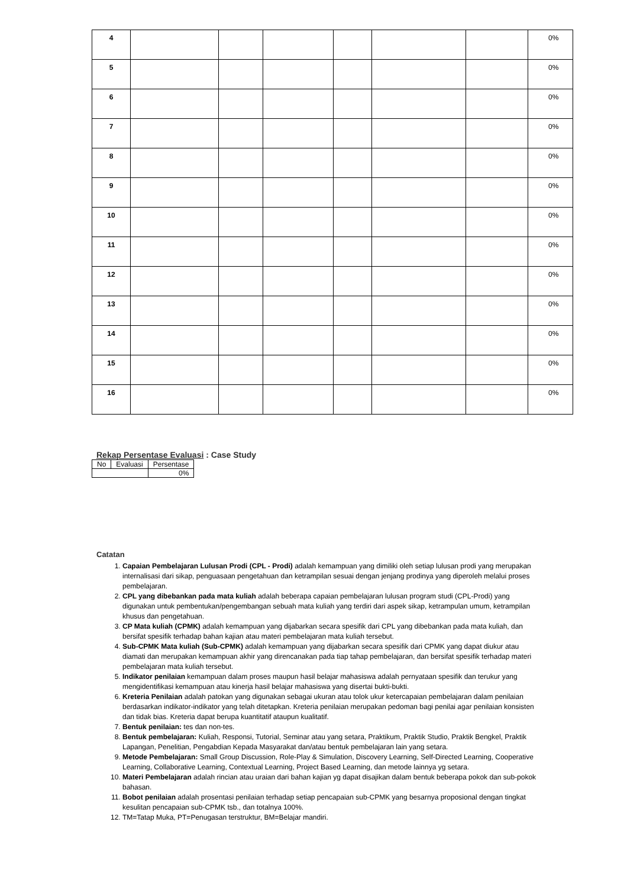| 4 | | | | | | | 0% |
| 5 | | | | | | | 0% |
| 6 | | | | | | | 0% |
| 7 | | | | | | | 0% |
| 8 | | | | | | | 0% |
| 9 | | | | | | | 0% |
| 10 | | | | | | | 0% |
| 11 | | | | | | | 0% |
| 12 | | | | | | | 0% |
| 13 | | | | | | | 0% |
| 14 | | | | | | | 0% |
| 15 | | | | | | | 0% |
| 16 | | | | | | | 0% |
Rekap Persentase Evaluasi : Case Study
| No | Evaluasi | Persentase |
| --- | --- | --- |
| | | 0% |
Catatan
1. Capaian Pembelajaran Lulusan Prodi (CPL - Prodi) adalah kemampuan yang dimiliki oleh setiap lulusan prodi yang merupakan internalisasi dari sikap, penguasaan pengetahuan dan ketrampilan sesuai dengan jenjang prodinya yang diperoleh melalui proses pembelajaran.
2. CPL yang dibebankan pada mata kuliah adalah beberapa capaian pembelajaran lulusan program studi (CPL-Prodi) yang digunakan untuk pembentukan/pengembangan sebuah mata kuliah yang terdiri dari aspek sikap, ketrampulan umum, ketrampilan khusus dan pengetahuan.
3. CP Mata kuliah (CPMK) adalah kemampuan yang dijabarkan secara spesifik dari CPL yang dibebankan pada mata kuliah, dan bersifat spesifik terhadap bahan kajian atau materi pembelajaran mata kuliah tersebut.
4. Sub-CPMK Mata kuliah (Sub-CPMK) adalah kemampuan yang dijabarkan secara spesifik dari CPMK yang dapat diukur atau diamati dan merupakan kemampuan akhir yang direncanakan pada tiap tahap pembelajaran, dan bersifat spesifik terhadap materi pembelajaran mata kuliah tersebut.
5. Indikator penilaian kemampuan dalam proses maupun hasil belajar mahasiswa adalah pernyataan spesifik dan terukur yang mengidentifikasi kemampuan atau kinerja hasil belajar mahasiswa yang disertai bukti-bukti.
6. Kreteria Penilaian adalah patokan yang digunakan sebagai ukuran atau tolok ukur ketercapaian pembelajaran dalam penilaian berdasarkan indikator-indikator yang telah ditetapkan. Kreteria penilaian merupakan pedoman bagi penilai agar penilaian konsisten dan tidak bias. Kreteria dapat berupa kuantitatif ataupun kualitatif.
7. Bentuk penilaian: tes dan non-tes.
8. Bentuk pembelajaran: Kuliah, Responsi, Tutorial, Seminar atau yang setara, Praktikum, Praktik Studio, Praktik Bengkel, Praktik Lapangan, Penelitian, Pengabdian Kepada Masyarakat dan/atau bentuk pembelajaran lain yang setara.
9. Metode Pembelajaran: Small Group Discussion, Role-Play & Simulation, Discovery Learning, Self-Directed Learning, Cooperative Learning, Collaborative Learning, Contextual Learning, Project Based Learning, dan metode lainnya yg setara.
10. Materi Pembelajaran adalah rincian atau uraian dari bahan kajian yg dapat disajikan dalam bentuk beberapa pokok dan sub-pokok bahasan.
11. Bobot penilaian adalah prosentasi penilaian terhadap setiap pencapaian sub-CPMK yang besarnya proposional dengan tingkat kesulitan pencapaian sub-CPMK tsb., dan totalnya 100%.
12. TM=Tatap Muka, PT=Penugasan terstruktur, BM=Belajar mandiri.